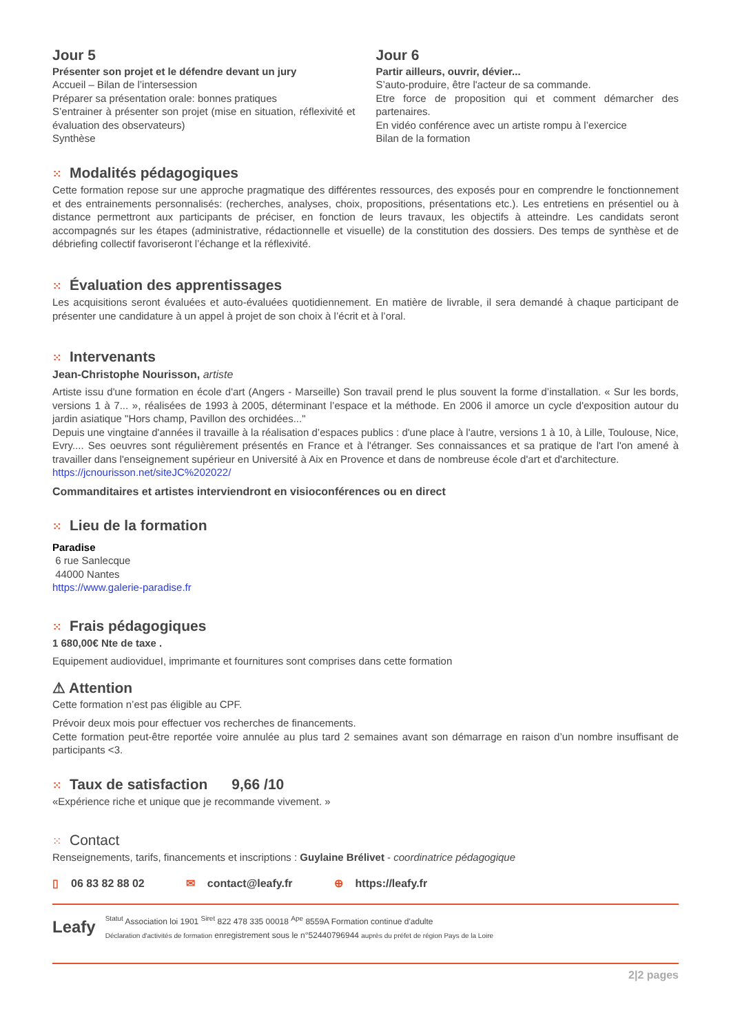Jour 5
Présenter son projet et le défendre devant un jury
Accueil – Bilan de l’intersession
Préparer sa présentation orale: bonnes pratiques
S’entrainer à présenter son projet (mise en situation, réflexivité et évaluation des observateurs)
Synthèse
Jour 6
Partir ailleurs, ouvrir, dévier...
S’auto-produire, être l'acteur de sa commande.
Etre force de proposition qui et comment démarcher des partenaires.
En vidéo conférence avec un artiste rompu à l’exercice
Bilan de la formation
⁙ Modalités pédagogiques
Cette formation repose sur une approche pragmatique des différentes ressources, des exposés pour en comprendre le fonctionnement et des entrainements personnalisés: (recherches, analyses, choix, propositions, présentations etc.). Les entretiens en présentiel ou à distance permettront aux participants de préciser, en fonction de leurs travaux, les objectifs à atteindre. Les candidats seront accompagnés sur les étapes (administrative, rédactionnelle et visuelle) de la constitution des dossiers. Des temps de synthèse et de débriefing collectif favoriseront l’échange et la réflexivité.
⁙ Évaluation des apprentissages
Les acquisitions seront évaluées et auto-évaluées quotidiennement. En matière de livrable, il sera demandé à chaque participant de présenter une candidature à un appel à projet de son choix à l’écrit et à l’oral.
⁙ Intervenants
Jean-Christophe Nourisson, artiste
Artiste issu d'une formation en école d'art (Angers - Marseille) Son travail prend le plus souvent la forme d’installation. « Sur les bords, versions 1 à 7... », réalisées de 1993 à 2005, déterminant l’espace et la méthode. En 2006 il amorce un cycle d'exposition autour du jardin asiatique "Hors champ, Pavillon des orchidées..."
Depuis une vingtaine d'années il travaille à la réalisation d’espaces publics : d'une place à l'autre, versions 1 à 10, à Lille, Toulouse, Nice, Evry.... Ses oeuvres sont régulièrement présentés en France et à l'étranger. Ses connaissances et sa pratique de l'art l'on amené à travailler dans l'enseignement supérieur en Université à Aix en Provence et dans de nombreuse école d'art et d'architecture.
https://jcnourisson.net/siteJC%202022/
Commanditaires et artistes interviendront en visioconférences ou en direct
⁙ Lieu de la formation
Paradise
6 rue Sanlecque
44000 Nantes
https://www.galerie-paradise.fr
⁙ Frais pédagogiques
1 680,00€ Nte de taxe .
Equipement audiovidueI, imprimante et fournitures sont comprises dans cette formation
⚠ Attention
Cette formation n’est pas éligible au CPF.
Prévoir deux mois pour effectuer vos recherches de financements.
Cette formation peut-être reportée voire annulée au plus tard 2 semaines avant son démarrage en raison d’un nombre insuffisant de participants <3.
⁙ Taux de satisfaction 9,66 /10
«Expérience riche et unique que je recommande vivement. »
⁙ Contact
Renseignements, tarifs, financements et inscriptions : Guylaine Brélivet - coordinatrice pédagogique
▯ 06 83 82 88 02 ✉ contact@leafy.fr ⊕ https://leafy.fr
Leafy
<sup>Statut</sup> Association loi 1901 <sup>Siret</sup> 822 478 335 00018 <sup>Ape</sup> 8559A Formation continue d'adulte
Déclaration d'activités de formation enregistrement sous le n°52440796944 auprès du préfet de région Pays de la Loire
2|2 pages